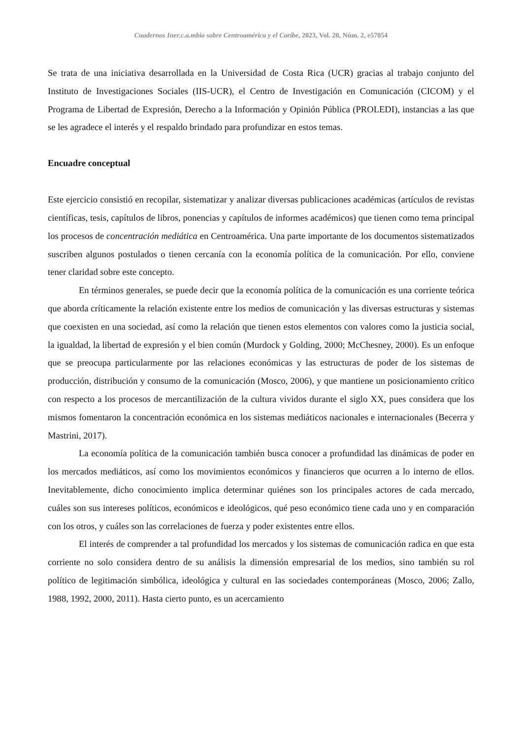Cuadernos Iner.c.a.mbio sobre Centroamérica y el Caribe, 2023, Vol. 20, Núm. 2, e57054
Se trata de una iniciativa desarrollada en la Universidad de Costa Rica (UCR) gracias al trabajo conjunto del Instituto de Investigaciones Sociales (IIS-UCR), el Centro de Investigación en Comunicación (CICOM) y el Programa de Libertad de Expresión, Derecho a la Información y Opinión Pública (PROLEDI), instancias a las que se les agradece el interés y el respaldo brindado para profundizar en estos temas.
Encuadre conceptual
Este ejercicio consistió en recopilar, sistematizar y analizar diversas publicaciones académicas (artículos de revistas científicas, tesis, capítulos de libros, ponencias y capítulos de informes académicos) que tienen como tema principal los procesos de concentración mediática en Centroamérica. Una parte importante de los documentos sistematizados suscriben algunos postulados o tienen cercanía con la economía política de la comunicación. Por ello, conviene tener claridad sobre este concepto.
En términos generales, se puede decir que la economía política de la comunicación es una corriente teórica que aborda críticamente la relación existente entre los medios de comunicación y las diversas estructuras y sistemas que coexisten en una sociedad, así como la relación que tienen estos elementos con valores como la justicia social, la igualdad, la libertad de expresión y el bien común (Murdock y Golding, 2000; McChesney, 2000). Es un enfoque que se preocupa particularmente por las relaciones económicas y las estructuras de poder de los sistemas de producción, distribución y consumo de la comunicación (Mosco, 2006), y que mantiene un posicionamiento crítico con respecto a los procesos de mercantilización de la cultura vividos durante el siglo XX, pues considera que los mismos fomentaron la concentración económica en los sistemas mediáticos nacionales e internacionales (Becerra y Mastrini, 2017).
La economía política de la comunicación también busca conocer a profundidad las dinámicas de poder en los mercados mediáticos, así como los movimientos económicos y financieros que ocurren a lo interno de ellos. Inevitablemente, dicho conocimiento implica determinar quiénes son los principales actores de cada mercado, cuáles son sus intereses políticos, económicos e ideológicos, qué peso económico tiene cada uno y en comparación con los otros, y cuáles son las correlaciones de fuerza y poder existentes entre ellos.
El interés de comprender a tal profundidad los mercados y los sistemas de comunicación radica en que esta corriente no solo considera dentro de su análisis la dimensión empresarial de los medios, sino también su rol político de legitimación simbólica, ideológica y cultural en las sociedades contemporáneas (Mosco, 2006; Zallo, 1988, 1992, 2000, 2011). Hasta cierto punto, es un acercamiento